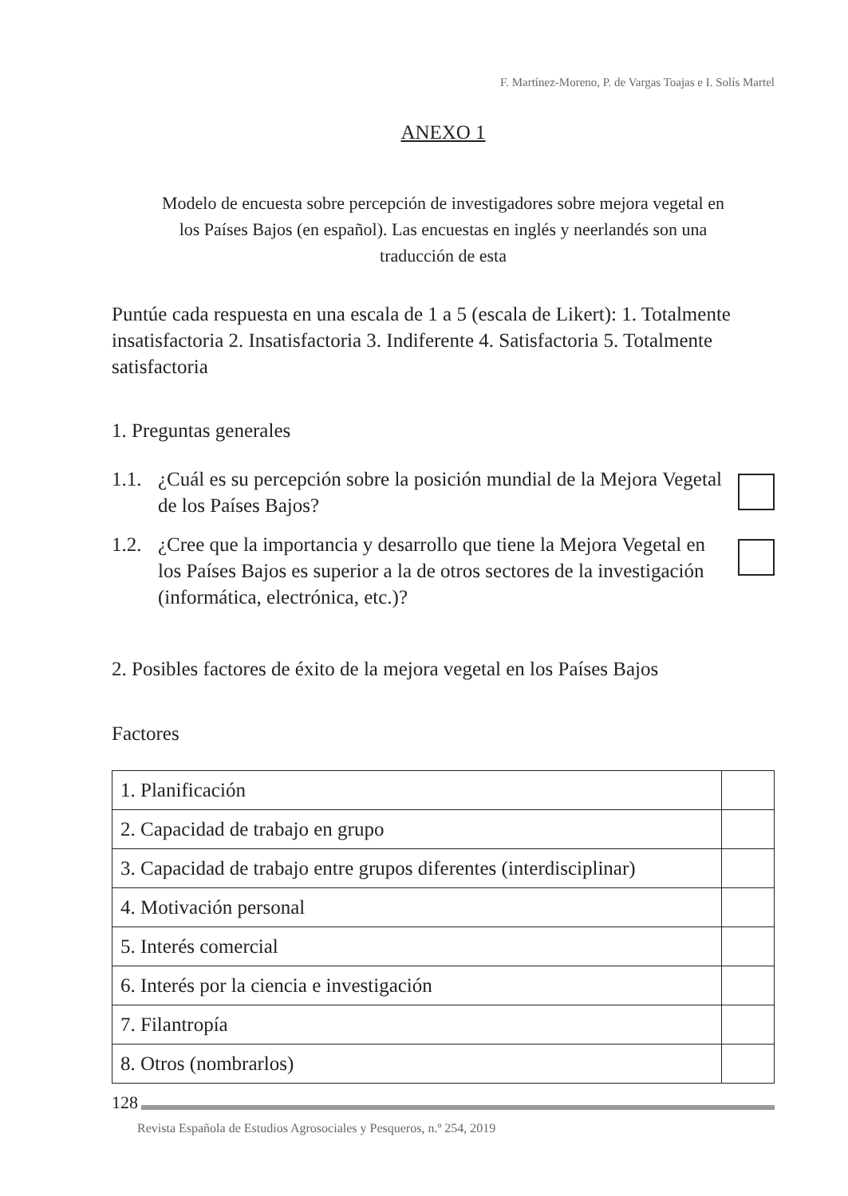F. Martínez-Moreno, P. de Vargas Toajas e I. Solís Martel
ANEXO 1
Modelo de encuesta sobre percepción de investigadores sobre mejora vegetal en los Países Bajos (en español). Las encuestas en inglés y neerlandés son una traducción de esta
Puntúe cada respuesta en una escala de 1 a 5 (escala de Likert): 1. Totalmente insatisfactoria 2. Insatisfactoria 3. Indiferente 4. Satisfactoria 5. Totalmente satisfactoria
1. Preguntas generales
1.1. ¿Cuál es su percepción sobre la posición mundial de la Mejora Vegetal de los Países Bajos?
1.2. ¿Cree que la importancia y desarrollo que tiene la Mejora Vegetal en los Países Bajos es superior a la de otros sectores de la investigación (informática, electrónica, etc.)?
2. Posibles factores de éxito de la mejora vegetal en los Países Bajos
Factores
| 1. Planificación | |
| 2. Capacidad de trabajo en grupo | |
| 3. Capacidad de trabajo entre grupos diferentes (interdisciplinar) | |
| 4. Motivación personal | |
| 5. Interés comercial | |
| 6. Interés por la ciencia e investigación | |
| 7. Filantropía | |
| 8. Otros (nombrarlos) | |
128
Revista Española de Estudios Agrosociales y Pesqueros, n.º 254, 2019